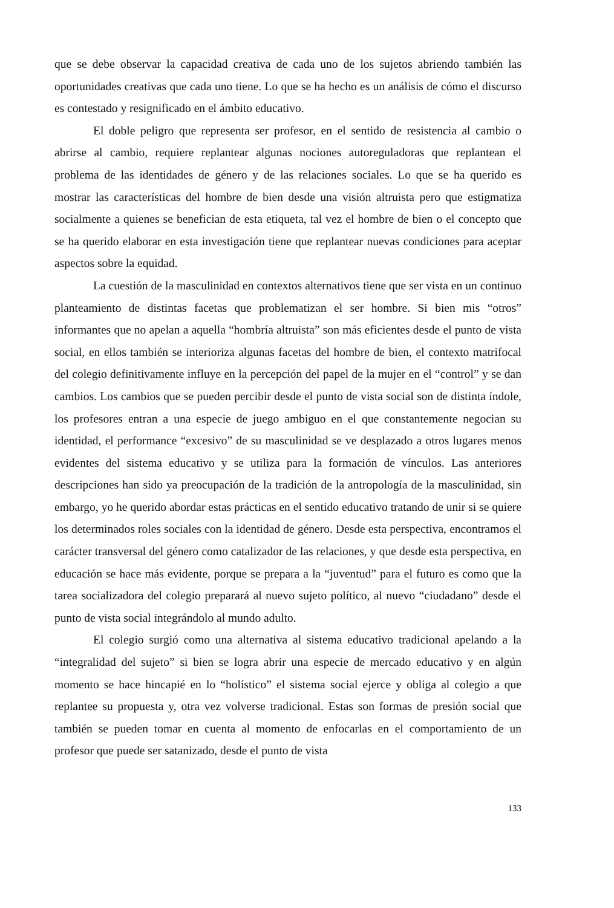que se debe observar la capacidad creativa de cada uno de los sujetos abriendo también las oportunidades creativas que cada uno tiene. Lo que se ha hecho es un análisis de cómo el discurso es contestado y resignificado en el ámbito educativo.
El doble peligro que representa ser profesor, en el sentido de resistencia al cambio o abrirse al cambio, requiere replantear algunas nociones autoreguladoras que replantean el problema de las identidades de género y de las relaciones sociales. Lo que se ha querido es mostrar las características del hombre de bien desde una visión altruista pero que estigmatiza socialmente a quienes se benefician de esta etiqueta, tal vez el hombre de bien o el concepto que se ha querido elaborar en esta investigación tiene que replantear nuevas condiciones para aceptar aspectos sobre la equidad.
La cuestión de la masculinidad en contextos alternativos tiene que ser vista en un continuo planteamiento de distintas facetas que problematizan el ser hombre. Si bien mis “otros” informantes que no apelan a aquella “hombría altruista” son más eficientes desde el punto de vista social, en ellos también se interioriza algunas facetas del hombre de bien, el contexto matrifocal del colegio definitivamente influye en la percepción del papel de la mujer en el “control” y se dan cambios. Los cambios que se pueden percibir desde el punto de vista social son de distinta índole, los profesores entran a una especie de juego ambiguo en el que constantemente negocian su identidad, el performance “excesivo” de su masculinidad se ve desplazado a otros lugares menos evidentes del sistema educativo y se utiliza para la formación de vínculos. Las anteriores descripciones han sido ya preocupación de la tradición de la antropología de la masculinidad, sin embargo, yo he querido abordar estas prácticas en el sentido educativo tratando de unir si se quiere los determinados roles sociales con la identidad de género. Desde esta perspectiva, encontramos el carácter transversal del género como catalizador de las relaciones, y que desde esta perspectiva, en educación se hace más evidente, porque se prepara a la “juventud” para el futuro es como que la tarea socializadora del colegio preparará al nuevo sujeto político, al nuevo “ciudadano” desde el punto de vista social integrándolo al mundo adulto.
El colegio surgió como una alternativa al sistema educativo tradicional apelando a la “integralidad del sujeto” si bien se logra abrir una especie de mercado educativo y en algún momento se hace hincapié en lo “holístico” el sistema social ejerce y obliga al colegio a que replantee su propuesta y, otra vez volverse tradicional. Estas son formas de presión social que también se pueden tomar en cuenta al momento de enfocarlas en el comportamiento de un profesor que puede ser satanizado, desde el punto de vista
133